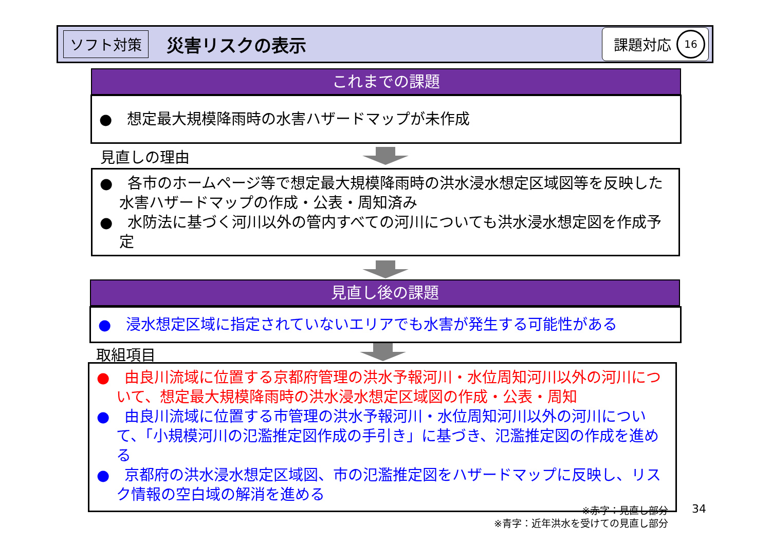ソフト対策 災害リスクの表示 課題対応 16
これまでの課題
●　想定最大規模降雨時の水害ハザードマップが未作成
見直しの理由
●　各市のホームページ等で想定最大規模降雨時の洪水浸水想定区域図等を反映した水害ハザードマップの作成・公表・周知済み
●　水防法に基づく河川以外の管内すべての河川についても洪水浸水想定図を作成予定
見直し後の課題
●　浸水想定区域に指定されていないエリアでも水害が発生する可能性がある
取組項目
●　由良川流域に位置する京都府管理の洪水予報河川・水位周知河川以外の河川について、想定最大規模降雨時の洪水浸水想定区域図の作成・公表・周知
●　由良川流域に位置する市管理の洪水予報河川・水位周知河川以外の河川について、「小規模河川の氾濫推定図作成の手引き」に基づき、氾濫推定図の作成を進める
●　京都府の洪水浸水想定区域図、市の氾濫推定図をハザードマップに反映し、リスク情報の空白域の解消を進める
※赤字：見直し部分
※青字：近年洪水を受けての見直し部分
34